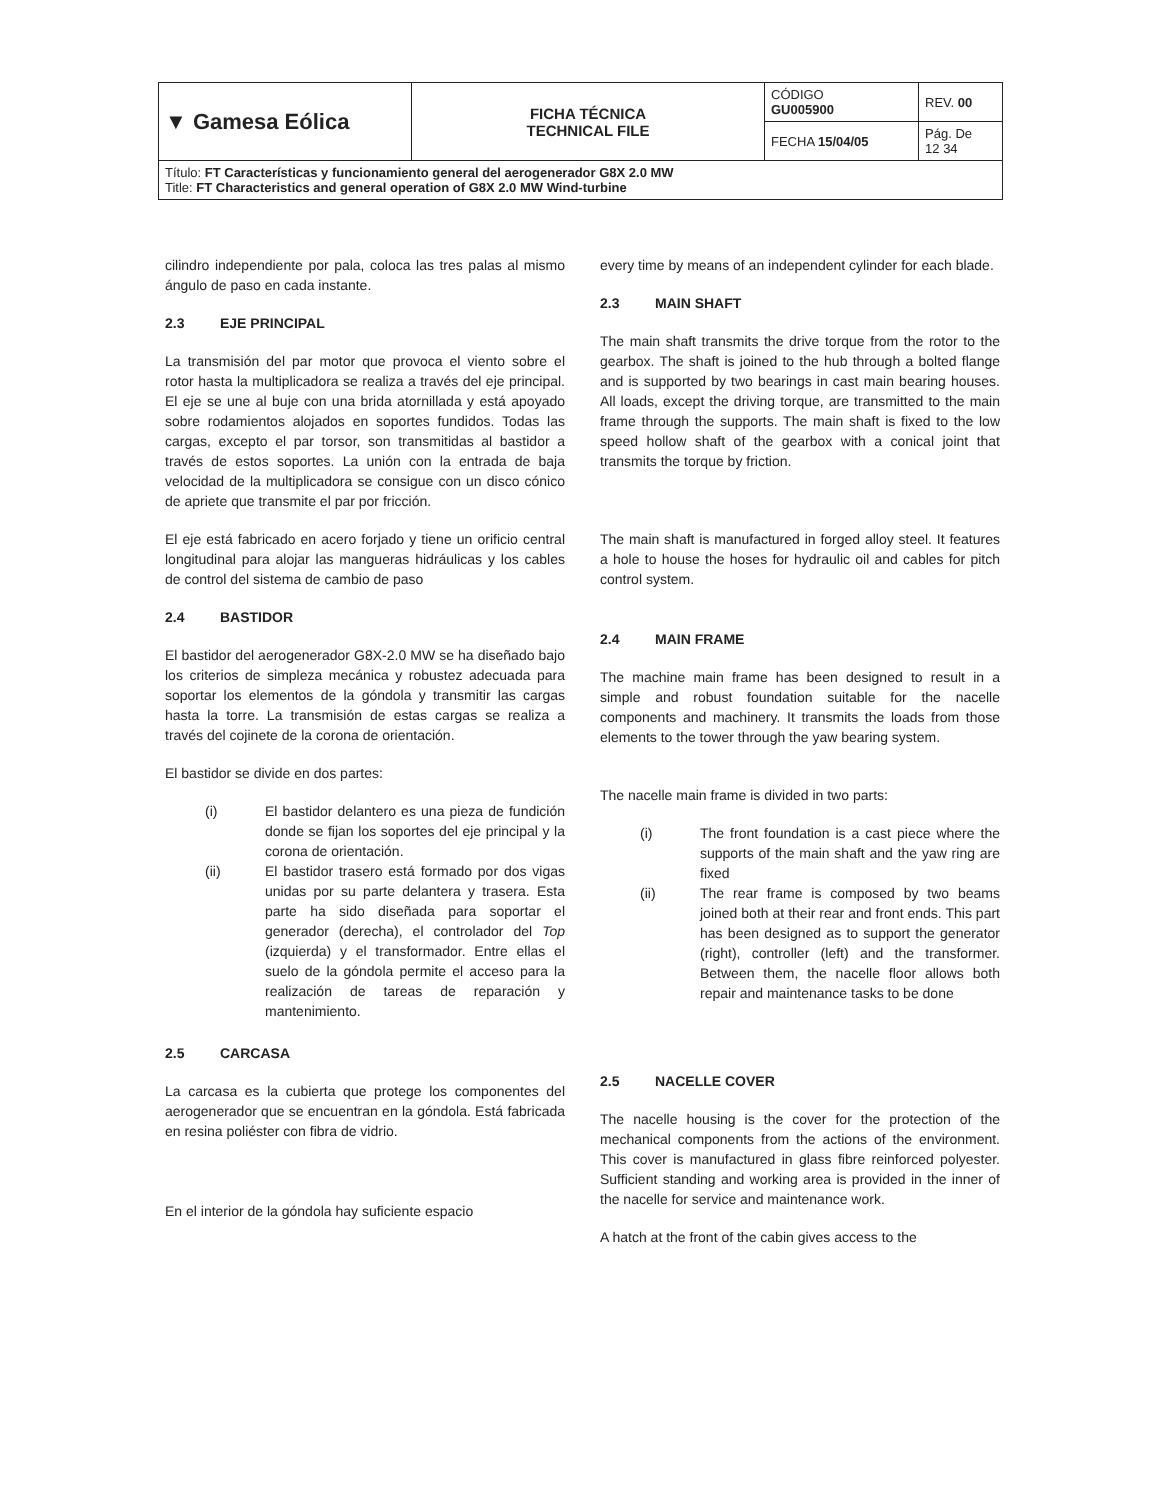| ▼ Gamesa Eólica | FICHA TÉCNICA TECHNICAL FILE | CÓDIGO GU005900 | REV. 00 |
| | | FECHA 15/04/05 | Pág. De 12 34 |
| Título: FT Características y funcionamiento general del aerogenerador G8X 2.0 MW Title: FT Characteristics and general operation of G8X 2.0 MW Wind-turbine | | | |
cilindro independiente por pala, coloca las tres palas al mismo ángulo de paso en cada instante.
2.3 EJE PRINCIPAL
La transmisión del par motor que provoca el viento sobre el rotor hasta la multiplicadora se realiza a través del eje principal. El eje se une al buje con una brida atornillada y está apoyado sobre rodamientos alojados en soportes fundidos. Todas las cargas, excepto el par torsor, son transmitidas al bastidor a través de estos soportes. La unión con la entrada de baja velocidad de la multiplicadora se consigue con un disco cónico de apriete que transmite el par por fricción.
El eje está fabricado en acero forjado y tiene un orificio central longitudinal para alojar las mangueras hidráulicas y los cables de control del sistema de cambio de paso
2.4 BASTIDOR
El bastidor del aerogenerador G8X-2.0 MW se ha diseñado bajo los criterios de simpleza mecánica y robustez adecuada para soportar los elementos de la góndola y transmitir las cargas hasta la torre. La transmisión de estas cargas se realiza a través del cojinete de la corona de orientación.
El bastidor se divide en dos partes:
(i) El bastidor delantero es una pieza de fundición donde se fijan los soportes del eje principal y la corona de orientación.
(ii) El bastidor trasero está formado por dos vigas unidas por su parte delantera y trasera. Esta parte ha sido diseñada para soportar el generador (derecha), el controlador del Top (izquierda) y el transformador. Entre ellas el suelo de la góndola permite el acceso para la realización de tareas de reparación y mantenimiento.
2.5 CARCASA
La carcasa es la cubierta que protege los componentes del aerogenerador que se encuentran en la góndola. Está fabricada en resina poliéster con fibra de vidrio.
En el interior de la góndola hay suficiente espacio
every time by means of an independent cylinder for each blade.
2.3 MAIN SHAFT
The main shaft transmits the drive torque from the rotor to the gearbox. The shaft is joined to the hub through a bolted flange and is supported by two bearings in cast main bearing houses. All loads, except the driving torque, are transmitted to the main frame through the supports. The main shaft is fixed to the low speed hollow shaft of the gearbox with a conical joint that transmits the torque by friction.
The main shaft is manufactured in forged alloy steel. It features a hole to house the hoses for hydraulic oil and cables for pitch control system.
2.4 MAIN FRAME
The machine main frame has been designed to result in a simple and robust foundation suitable for the nacelle components and machinery. It transmits the loads from those elements to the tower through the yaw bearing system.
The nacelle main frame is divided in two parts:
(i) The front foundation is a cast piece where the supports of the main shaft and the yaw ring are fixed
(ii) The rear frame is composed by two beams joined both at their rear and front ends. This part has been designed as to support the generator (right), controller (left) and the transformer. Between them, the nacelle floor allows both repair and maintenance tasks to be done
2.5 NACELLE COVER
The nacelle housing is the cover for the protection of the mechanical components from the actions of the environment. This cover is manufactured in glass fibre reinforced polyester. Sufficient standing and working area is provided in the inner of the nacelle for service and maintenance work.
A hatch at the front of the cabin gives access to the